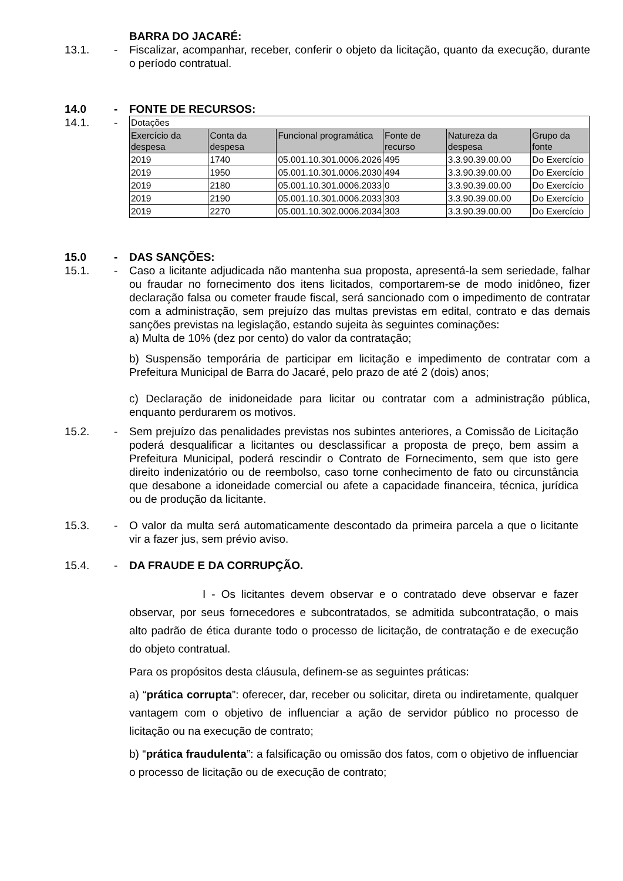BARRA DO JACARÉ:
13.1. - Fiscalizar, acompanhar, receber, conferir o objeto da licitação, quanto da execução, durante o período contratual.
14.0 - FONTE DE RECURSOS:
14.1. -
| Dotações | | | | | |
| Exercício da despesa | Conta da despesa | Funcional programática | Fonte de recurso | Natureza da despesa | Grupo da fonte |
| 2019 | 1740 | 05.001.10.301.0006.2026 | 495 | 3.3.90.39.00.00 | Do Exercício |
| 2019 | 1950 | 05.001.10.301.0006.2030 | 494 | 3.3.90.39.00.00 | Do Exercício |
| 2019 | 2180 | 05.001.10.301.0006.2033 | 0 | 3.3.90.39.00.00 | Do Exercício |
| 2019 | 2190 | 05.001.10.301.0006.2033 | 303 | 3.3.90.39.00.00 | Do Exercício |
| 2019 | 2270 | 05.001.10.302.0006.2034 | 303 | 3.3.90.39.00.00 | Do Exercício |
15.0 - DAS SANÇÕES:
15.1. - Caso a licitante adjudicada não mantenha sua proposta, apresentá-la sem seriedade, falhar ou fraudar no fornecimento dos itens licitados, comportarem-se de modo inidôneo, fizer declaração falsa ou cometer fraude fiscal, será sancionado com o impedimento de contratar com a administração, sem prejuízo das multas previstas em edital, contrato e das demais sanções previstas na legislação, estando sujeita às seguintes cominações:
a) Multa de 10% (dez por cento) do valor da contratação;
b) Suspensão temporária de participar em licitação e impedimento de contratar com a Prefeitura Municipal de Barra do Jacaré, pelo prazo de até 2 (dois) anos;
c) Declaração de inidoneidade para licitar ou contratar com a administração pública, enquanto perdurarem os motivos.
15.2. - Sem prejuízo das penalidades previstas nos subintes anteriores, a Comissão de Licitação poderá desqualificar a licitantes ou desclassificar a proposta de preço, bem assim a Prefeitura Municipal, poderá rescindir o Contrato de Fornecimento, sem que isto gere direito indenizatório ou de reembolso, caso torne conhecimento de fato ou circunstância que desabone a idoneidade comercial ou afete a capacidade financeira, técnica, jurídica ou de produção da licitante.
15.3. - O valor da multa será automaticamente descontado da primeira parcela a que o licitante vir a fazer jus, sem prévio aviso.
15.4. - DA FRAUDE E DA CORRUPÇÃO.
I - Os licitantes devem observar e o contratado deve observar e fazer observar, por seus fornecedores e subcontratados, se admitida subcontratação, o mais alto padrão de ética durante todo o processo de licitação, de contratação e de execução do objeto contratual.
Para os propósitos desta cláusula, definem-se as seguintes práticas:
a) “prática corrupta”: oferecer, dar, receber ou solicitar, direta ou indiretamente, qualquer vantagem com o objetivo de influenciar a ação de servidor público no processo de licitação ou na execução de contrato;
b) “prática fraudulenta”: a falsificação ou omissão dos fatos, com o objetivo de influenciar o processo de licitação ou de execução de contrato;